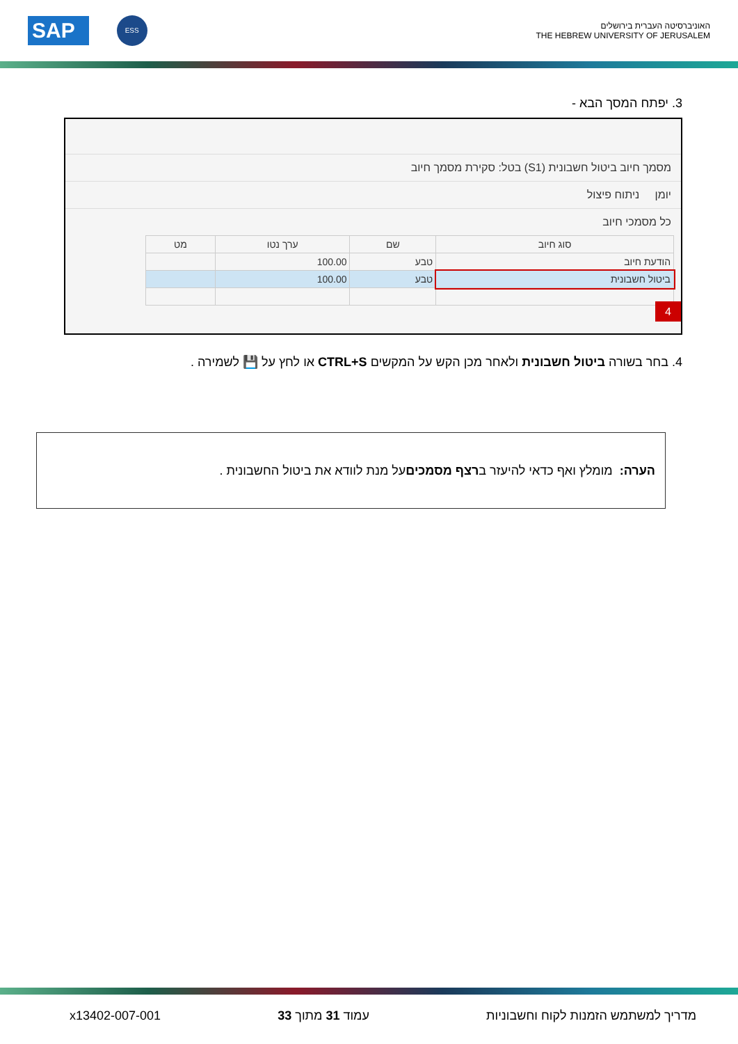SAP ESS
האוניברסיטה העברית בירושלים
THE HEBREW UNIVERSITY OF JERUSALEM
3. יפתח המסך הבא -
מסמך חיוב ביטול חשבונית (S1) בטל: סקירת מסמך חיוב
יומן ניתוח פיצול
כל מסמכי חיוב
| סוג חיוב | שם | ערך נטו | מט |
| --- | --- | --- | --- |
| הודעת חיוב | טבע | 100.00 | |
| ביטול חשבונית | טבע | 100.00 | |
4
4. בחר בשורה ביטול חשבונית ולאחר מכן הקש על המקשים CTRL+S או לחץ על 💾 לשמירה .
הערה: מומלץ ואף כדאי להיעזר ב רצף מסמכים על מנת לוודא את ביטול החשבונית .
מדריך למשתמש הזמנות לקוח וחשבוניות עמוד 31 מתוך 33 x13402-007-001